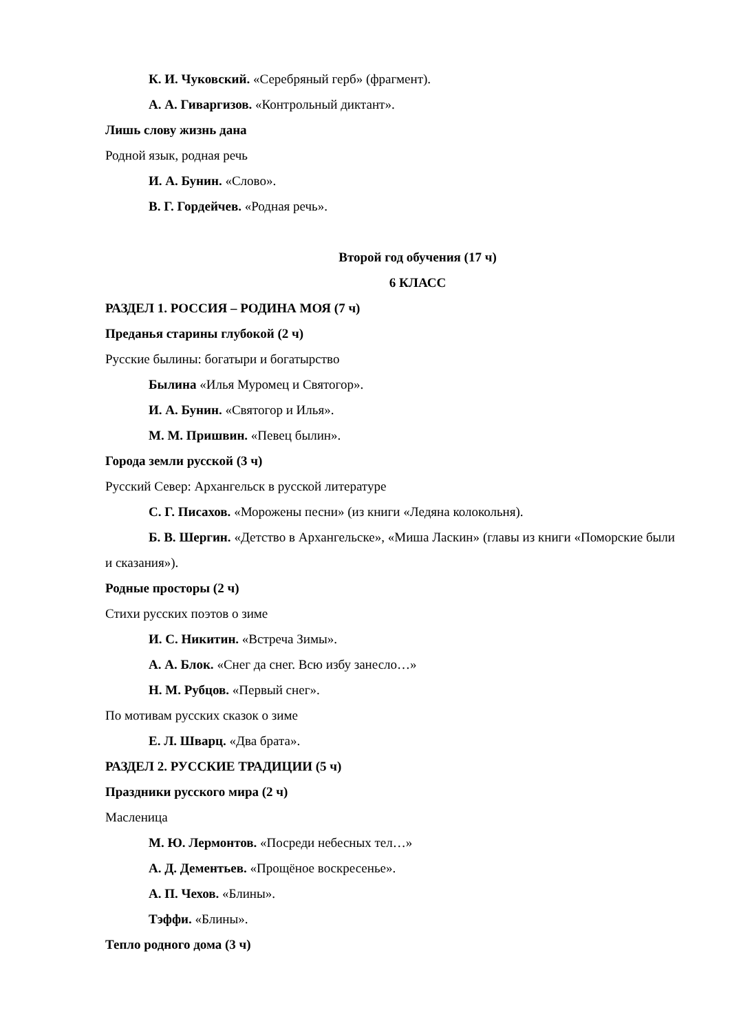К. И. Чуковский. «Серебряный герб» (фрагмент).
А. А. Гиваргизов. «Контрольный диктант».
Лишь слову жизнь дана
Родной язык, родная речь
И. А. Бунин. «Слово».
В. Г. Гордейчев. «Родная речь».
Второй год обучения (17 ч)
6 КЛАСС
РАЗДЕЛ 1. РОССИЯ – РОДИНА МОЯ (7 ч)
Преданья старины глубокой (2 ч)
Русские былины: богатыри и богатырство
Былина «Илья Муромец и Святогор».
И. А. Бунин. «Святогор и Илья».
М. М. Пришвин. «Певец былин».
Города земли русской (3 ч)
Русский Север: Архангельск в русской литературе
С. Г. Писахов. «Морожены песни» (из книги «Ледяна колокольня).
Б. В. Шергин. «Детство в Архангельске», «Миша Ласкин» (главы из книги «Поморские были и сказания»).
Родные просторы (2 ч)
Стихи русских поэтов о зиме
И. С. Никитин. «Встреча Зимы».
А. А. Блок. «Снег да снег. Всю избу занесло…»
Н. М. Рубцов. «Первый снег».
По мотивам русских сказок о зиме
Е. Л. Шварц. «Два брата».
РАЗДЕЛ 2. РУССКИЕ ТРАДИЦИИ (5 ч)
Праздники русского мира (2 ч)
Масленица
М. Ю. Лермонтов. «Посреди небесных тел…»
А. Д. Дементьев. «Прощёное воскресенье».
А. П. Чехов. «Блины».
Тэффи. «Блины».
Тепло родного дома (3 ч)